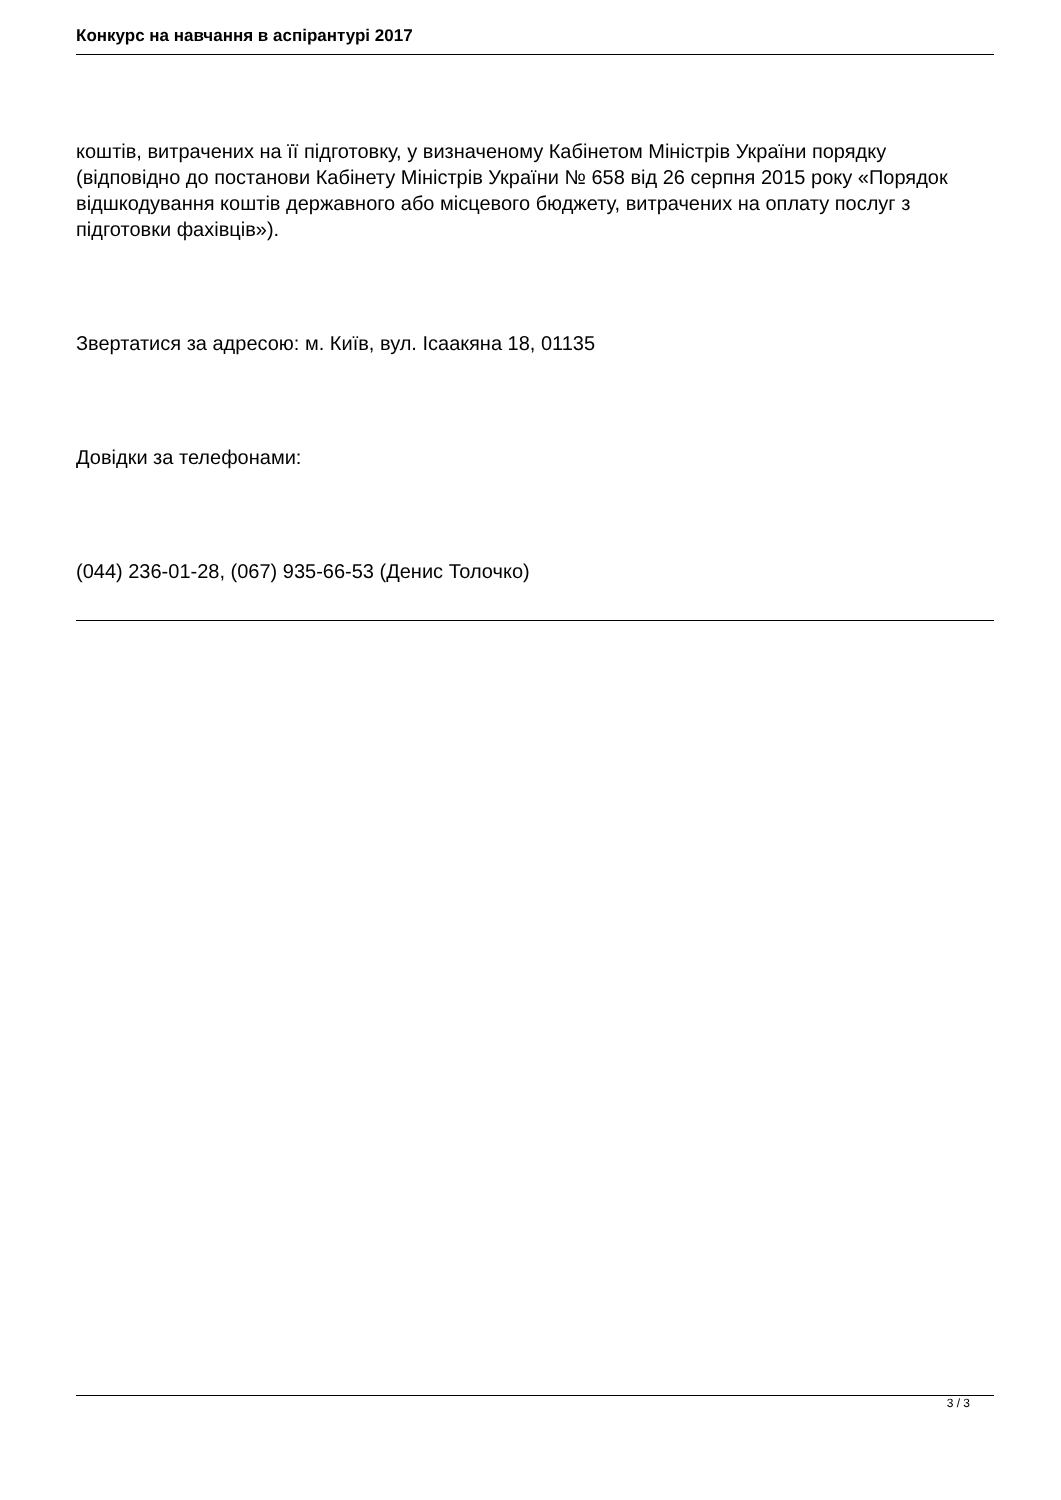Конкурс на навчання в аспірантурі 2017
коштів, витрачених на її підготовку, у визначеному Кабінетом Міністрів України порядку (відповідно до постанови Кабінету Міністрів України № 658 від 26 серпня 2015 року «Порядок відшкодування коштів державного або місцевого бюджету, витрачених на оплату послуг з підготовки фахівців»).
Звертатися за адресою: м. Київ, вул. Ісаакяна 18, 01135
Довідки за телефонами:
(044) 236-01-28, (067) 935-66-53 (Денис Толочко)
3 / 3